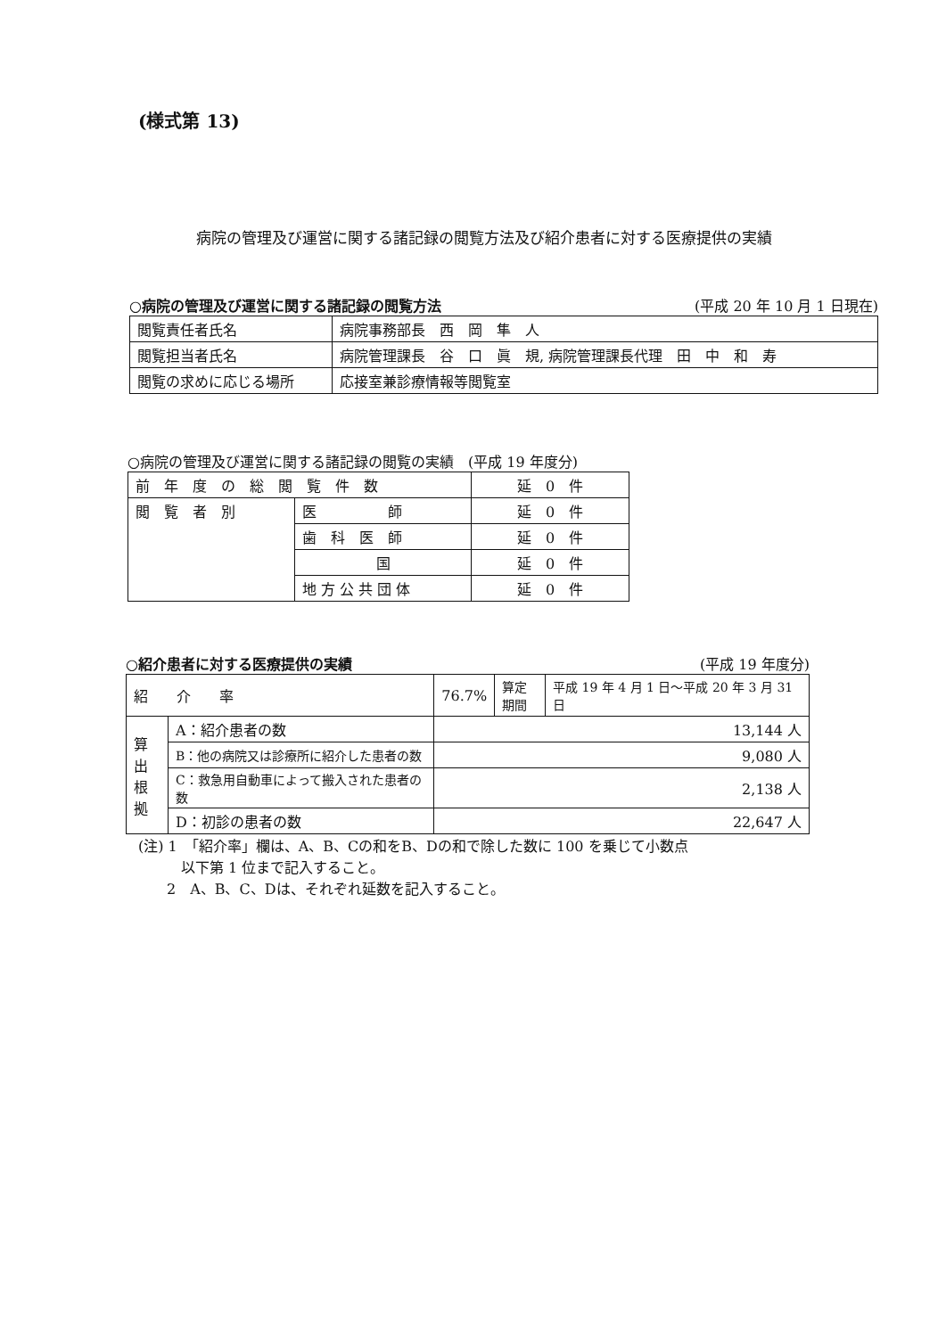(様式第 13)
病院の管理及び運営に関する諸記録の閲覧方法及び紹介患者に対する医療提供の実績
○病院の管理及び運営に関する諸記録の閲覧方法 (平成 20 年 10 月 1 日現在)
| 閲覧責任者氏名 | 病院事務部長 西 岡 隼 人 |
| 閲覧担当者氏名 | 病院管理課長 谷 口 眞 規, 病院管理課長代理 田 中 和 寿 |
| 閲覧の求めに応じる場所 | 応接室兼診療情報等閲覧室 |
○病院の管理及び運営に関する諸記録の閲覧の実績　(平成 19 年度分)
| 前 年 度 の 総 閲 覧 件 数 | | 延 0 件 |
| 閲 覧 者 別 | 医 師 | 延 0 件 |
| | 歯 科 医 師 | 延 0 件 |
| | 国 | 延 0 件 |
| | 地 方 公 共 団 体 | 延 0 件 |
○紹介患者に対する医療提供の実績 (平成 19 年度分)
| 紹 介 率 | | 76.7% | 算定 期間 | 平成 19 年 4 月 1 日～平成 20 年 3 月 31 日 |
| 算 出 根 拠 | A：紹介患者の数 | 13,144 人 | | |
| | B：他の病院又は診療所に紹介した患者の数 | 9,080 人 | | |
| | C：救急用自動車によって搬入された患者の数 | 2,138 人 | | |
| | D：初診の患者の数 | 22,647 人 | | |
(注) 1　「紹介率」欄は、A、B、Cの和をB、Dの和で除した数に 100 を乗じて小数点
　　　以下第 1 位まで記入すること。
　　2　A、B、C、Dは、それぞれ延数を記入すること。